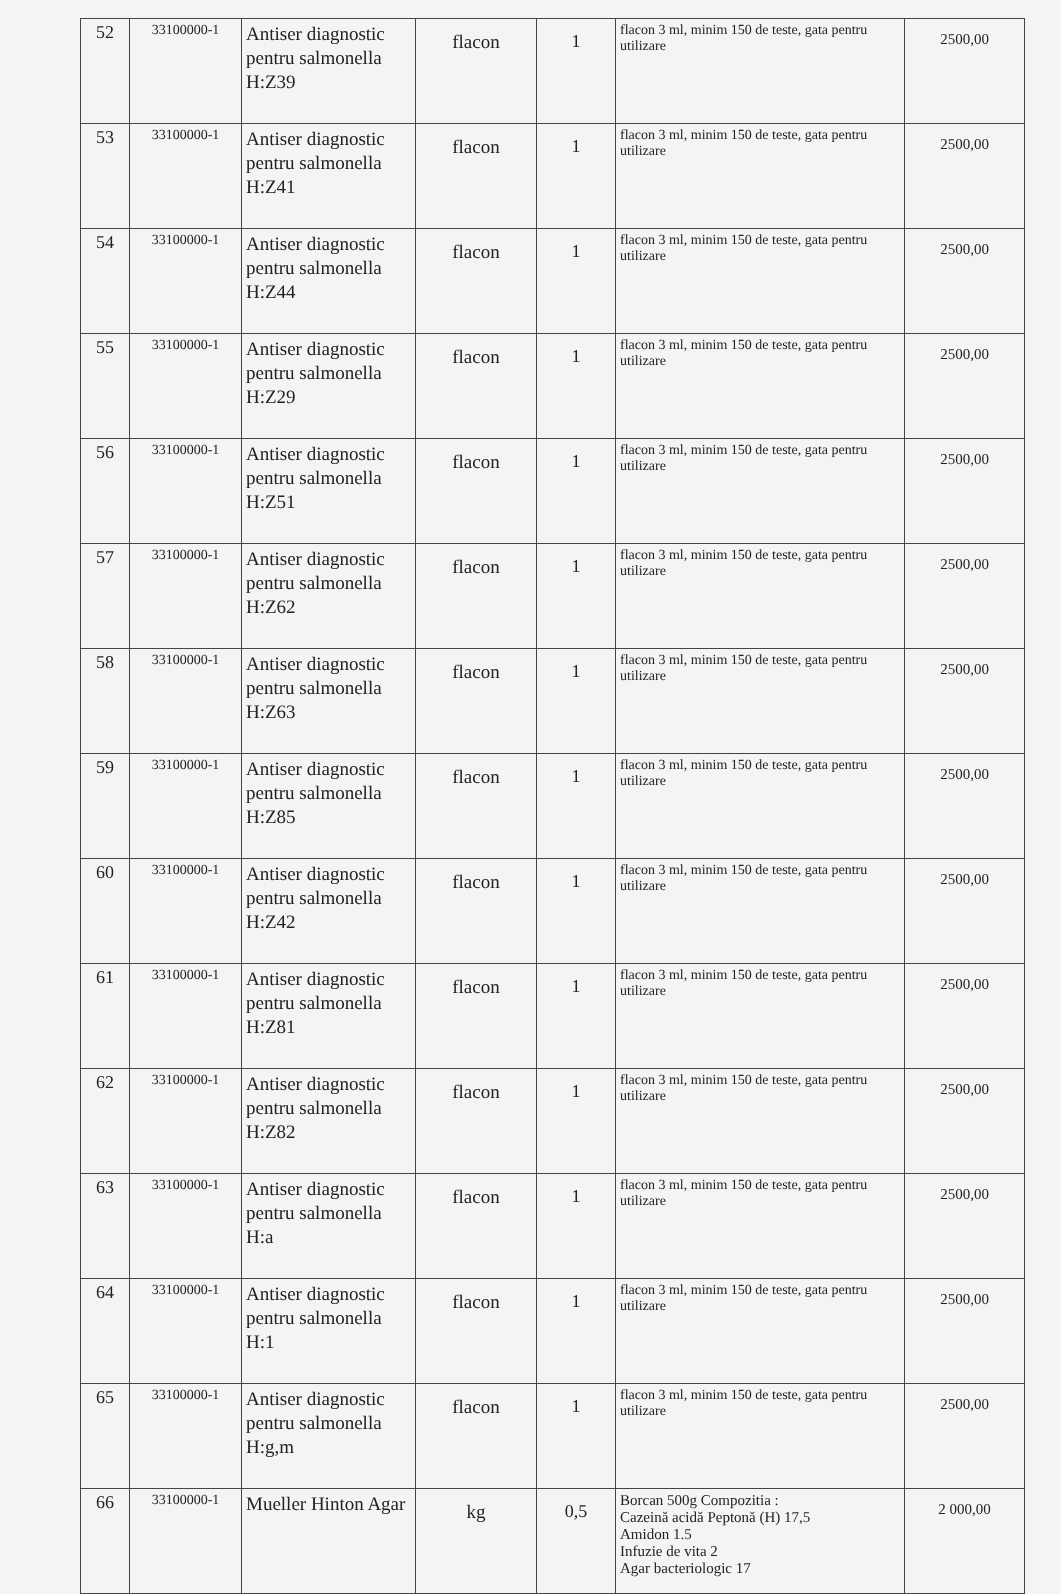| 52 | 33100000-1 | Antiser diagnostic pentru salmonella H:Z39 | flacon | 1 | flacon 3 ml, minim 150 de teste, gata pentru utilizare | 2500,00 |
| 53 | 33100000-1 | Antiser diagnostic pentru salmonella H:Z41 | flacon | 1 | flacon 3 ml, minim 150 de teste, gata pentru utilizare | 2500,00 |
| 54 | 33100000-1 | Antiser diagnostic pentru salmonella H:Z44 | flacon | 1 | flacon 3 ml, minim 150 de teste, gata pentru utilizare | 2500,00 |
| 55 | 33100000-1 | Antiser diagnostic pentru salmonella H:Z29 | flacon | 1 | flacon 3 ml, minim 150 de teste, gata pentru utilizare | 2500,00 |
| 56 | 33100000-1 | Antiser diagnostic pentru salmonella H:Z51 | flacon | 1 | flacon 3 ml, minim 150 de teste, gata pentru utilizare | 2500,00 |
| 57 | 33100000-1 | Antiser diagnostic pentru salmonella H:Z62 | flacon | 1 | flacon 3 ml, minim 150 de teste, gata pentru utilizare | 2500,00 |
| 58 | 33100000-1 | Antiser diagnostic pentru salmonella H:Z63 | flacon | 1 | flacon 3 ml, minim 150 de teste, gata pentru utilizare | 2500,00 |
| 59 | 33100000-1 | Antiser diagnostic pentru salmonella H:Z85 | flacon | 1 | flacon 3 ml, minim 150 de teste, gata pentru utilizare | 2500,00 |
| 60 | 33100000-1 | Antiser diagnostic pentru salmonella H:Z42 | flacon | 1 | flacon 3 ml, minim 150 de teste, gata pentru utilizare | 2500,00 |
| 61 | 33100000-1 | Antiser diagnostic pentru salmonella H:Z81 | flacon | 1 | flacon 3 ml, minim 150 de teste, gata pentru utilizare | 2500,00 |
| 62 | 33100000-1 | Antiser diagnostic pentru salmonella H:Z82 | flacon | 1 | flacon 3 ml, minim 150 de teste, gata pentru utilizare | 2500,00 |
| 63 | 33100000-1 | Antiser diagnostic pentru salmonella H:a | flacon | 1 | flacon 3 ml, minim 150 de teste, gata pentru utilizare | 2500,00 |
| 64 | 33100000-1 | Antiser diagnostic pentru salmonella H:1 | flacon | 1 | flacon 3 ml, minim 150 de teste, gata pentru utilizare | 2500,00 |
| 65 | 33100000-1 | Antiser diagnostic pentru salmonella H:g,m | flacon | 1 | flacon 3 ml, minim 150 de teste, gata pentru utilizare | 2500,00 |
| 66 | 33100000-1 | Mueller Hinton Agar | kg | 0,5 | Borcan 500g Compozitia : Cazeină acidă Peptonă (H) 17,5 Amidon 1.5 Infuzie de vita 2 Agar bacteriologic 17 | 2 000,00 |